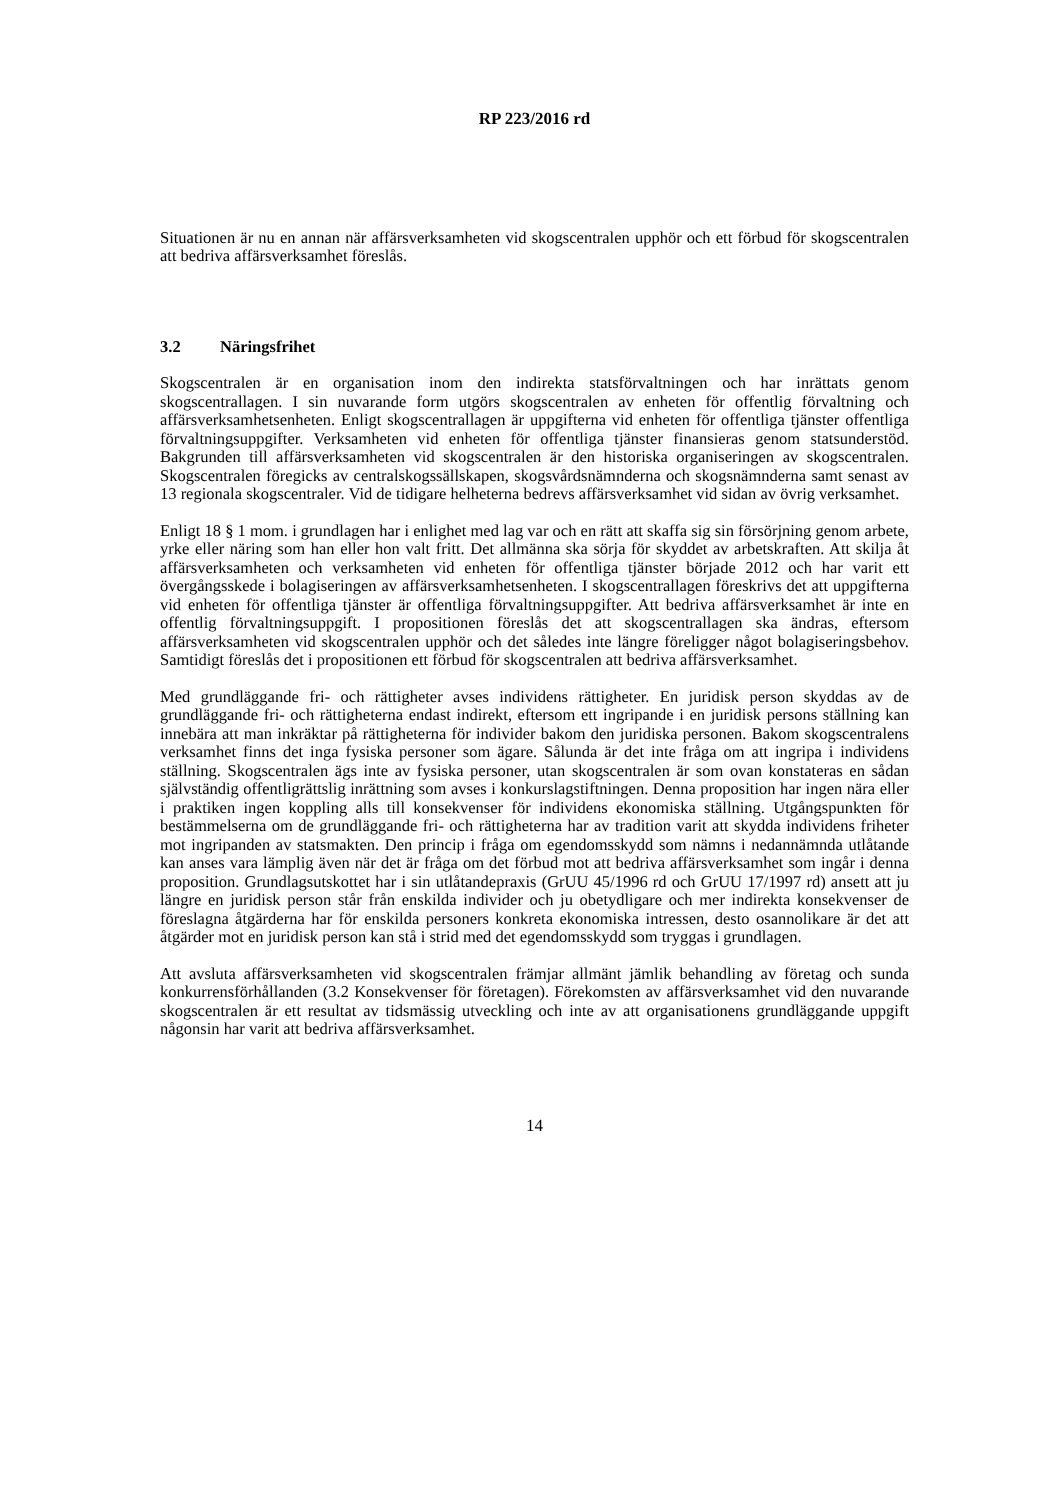RP 223/2016 rd
Situationen är nu en annan när affärsverksamheten vid skogscentralen upphör och ett förbud för skogscentralen att bedriva affärsverksamhet föreslås.
3.2 Näringsfrihet
Skogscentralen är en organisation inom den indirekta statsförvaltningen och har inrättats genom skogscentrallagen. I sin nuvarande form utgörs skogscentralen av enheten för offentlig förvaltning och affärsverksamhetsenheten. Enligt skogscentrallagen är uppgifterna vid enheten för offentliga tjänster offentliga förvaltningsuppgifter. Verksamheten vid enheten för offentliga tjänster finansieras genom statsunderstöd. Bakgrunden till affärsverksamheten vid skogscentralen är den historiska organiseringen av skogscentralen. Skogscentralen föregicks av centralskogssällskapen, skogsvårdsnämnderna och skogsnämnderna samt senast av 13 regionala skogscentraler. Vid de tidigare helheterna bedrevs affärsverksamhet vid sidan av övrig verksamhet.
Enligt 18 § 1 mom. i grundlagen har i enlighet med lag var och en rätt att skaffa sig sin försörjning genom arbete, yrke eller näring som han eller hon valt fritt. Det allmänna ska sörja för skyddet av arbetskraften. Att skilja åt affärsverksamheten och verksamheten vid enheten för offentliga tjänster började 2012 och har varit ett övergångsskede i bolagiseringen av affärsverksamhetsenheten. I skogscentrallagen föreskrivs det att uppgifterna vid enheten för offentliga tjänster är offentliga förvaltningsuppgifter. Att bedriva affärsverksamhet är inte en offentlig förvaltningsuppgift. I propositionen föreslås det att skogscentrallagen ska ändras, eftersom affärsverksamheten vid skogscentralen upphör och det således inte längre föreligger något bolagiseringsbehov. Samtidigt föreslås det i propositionen ett förbud för skogscentralen att bedriva affärsverksamhet.
Med grundläggande fri- och rättigheter avses individens rättigheter. En juridisk person skyddas av de grundläggande fri- och rättigheterna endast indirekt, eftersom ett ingripande i en juridisk persons ställning kan innebära att man inkräktar på rättigheterna för individer bakom den juridiska personen. Bakom skogscentralens verksamhet finns det inga fysiska personer som ägare. Sålunda är det inte fråga om att ingripa i individens ställning. Skogscentralen ägs inte av fysiska personer, utan skogscentralen är som ovan konstateras en sådan självständig offentligrättslig inrättning som avses i konkurslagstiftningen. Denna proposition har ingen nära eller i praktiken ingen koppling alls till konsekvenser för individens ekonomiska ställning. Utgångspunkten för bestämmelserna om de grundläggande fri- och rättigheterna har av tradition varit att skydda individens friheter mot ingripanden av statsmakten. Den princip i fråga om egendomsskydd som nämns i nedannämnda utlåtande kan anses vara lämplig även när det är fråga om det förbud mot att bedriva affärsverksamhet som ingår i denna proposition. Grundlagsutskottet har i sin utlåtandepraxis (GrUU 45/1996 rd och GrUU 17/1997 rd) ansett att ju längre en juridisk person står från enskilda individer och ju obetydligare och mer indirekta konsekvenser de föreslagna åtgärderna har för enskilda personers konkreta ekonomiska intressen, desto osannolikare är det att åtgärder mot en juridisk person kan stå i strid med det egendomsskydd som tryggas i grundlagen.
Att avsluta affärsverksamheten vid skogscentralen främjar allmänt jämlik behandling av företag och sunda konkurrensförhållanden (3.2 Konsekvenser för företagen). Förekomsten av affärsverksamhet vid den nuvarande skogscentralen är ett resultat av tidsmässig utveckling och inte av att organisationens grundläggande uppgift någonsin har varit att bedriva affärsverksamhet.
14